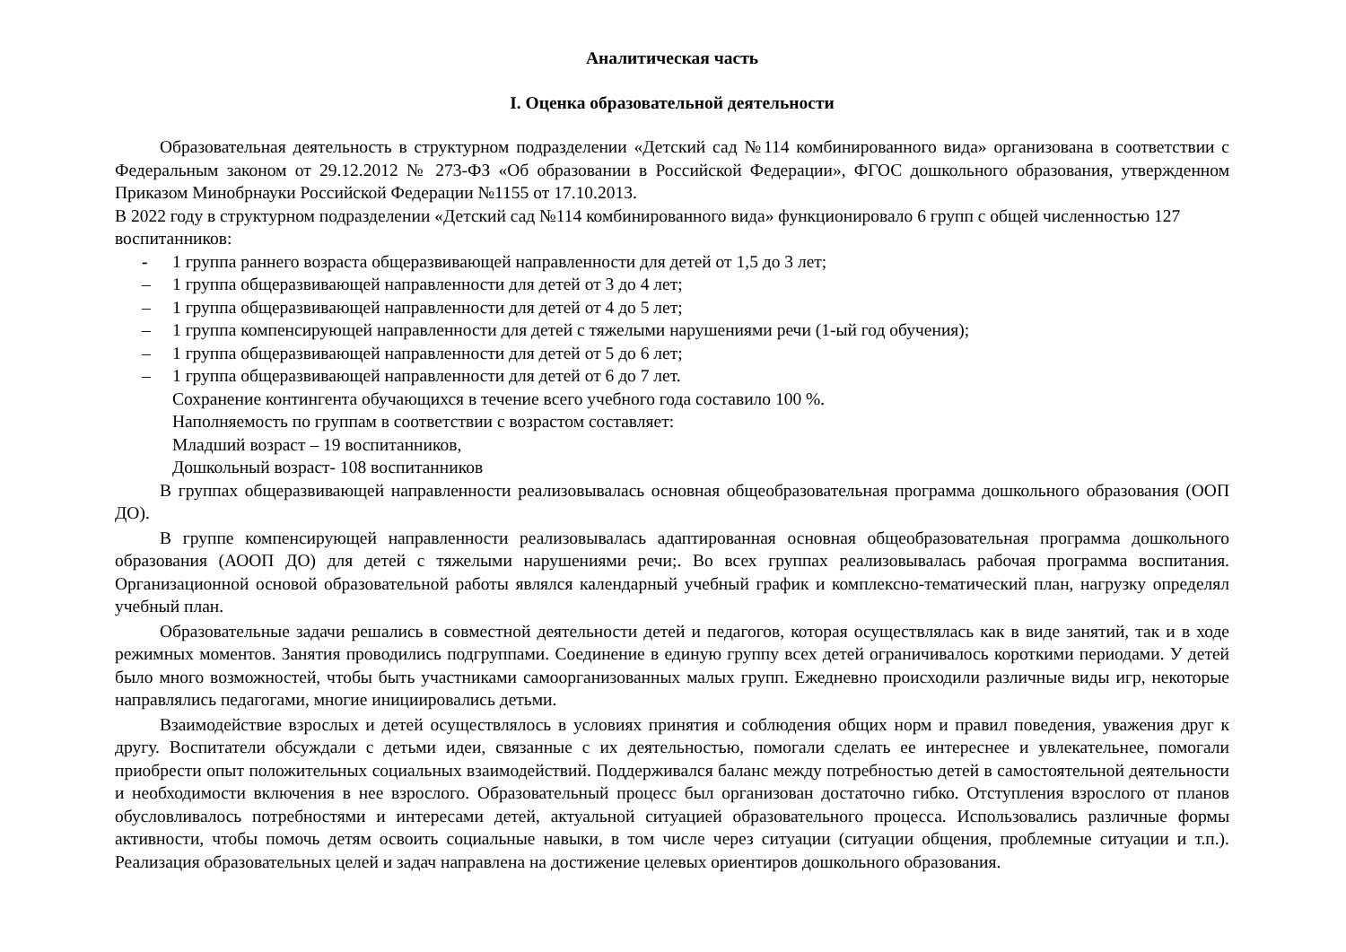Аналитическая часть
I. Оценка образовательной деятельности
Образовательная деятельность в структурном подразделении «Детский сад №114 комбинированного вида» организована в соответствии с Федеральным законом от 29.12.2012 № 273-ФЗ «Об образовании в Российской Федерации», ФГОС дошкольного образования, утвержденном Приказом Минобрнауки Российской Федерации №1155 от 17.10.2013.
В 2022 году в структурном подразделении «Детский сад №114 комбинированного вида» функционировало 6 групп с общей численностью 127 воспитанников:
- 1 группа раннего возраста общеразвивающей направленности для детей от 1,5 до 3 лет;
– 1 группа общеразвивающей направленности для детей от 3 до 4 лет;
– 1 группа общеразвивающей направленности для детей от 4 до 5 лет;
– 1 группа компенсирующей направленности для детей с тяжелыми нарушениями речи (1-ый год обучения);
– 1 группа общеразвивающей направленности для детей от 5 до 6 лет;
– 1 группа общеразвивающей направленности для детей от 6 до 7 лет.
Сохранение контингента обучающихся в течение всего учебного года составило 100 %.
Наполняемость по группам в соответствии с возрастом составляет:
Младший возраст – 19 воспитанников,
Дошкольный возраст- 108 воспитанников
В группах общеразвивающей направленности реализовывалась основная общеобразовательная программа дошкольного образования (ООП ДО).
В группе компенсирующей направленности реализовывалась адаптированная основная общеобразовательная программа дошкольного образования (АООП ДО) для детей с тяжелыми нарушениями речи;. Во всех группах реализовывалась рабочая программа воспитания. Организационной основой образовательной работы являлся календарный учебный график и комплексно-тематический план, нагрузку определял учебный план.
Образовательные задачи решались в совместной деятельности детей и педагогов, которая осуществлялась как в виде занятий, так и в ходе режимных моментов. Занятия проводились подгруппами. Соединение в единую группу всех детей ограничивалось короткими периодами. У детей было много возможностей, чтобы быть участниками самоорганизованных малых групп. Ежедневно происходили различные виды игр, некоторые направлялись педагогами, многие инициировались детьми.
Взаимодействие взрослых и детей осуществлялось в условиях принятия и соблюдения общих норм и правил поведения, уважения друг к другу. Воспитатели обсуждали с детьми идеи, связанные с их деятельностью, помогали сделать ее интереснее и увлекательнее, помогали приобрести опыт положительных социальных взаимодействий. Поддерживался баланс между потребностью детей в самостоятельной деятельности и необходимости включения в нее взрослого. Образовательный процесс был организован достаточно гибко. Отступления взрослого от планов обусловливалось потребностями и интересами детей, актуальной ситуацией образовательного процесса. Использовались различные формы активности, чтобы помочь детям освоить социальные навыки, в том числе через ситуации (ситуации общения, проблемные ситуации и т.п.). Реализация образовательных целей и задач направлена на достижение целевых ориентиров дошкольного образования.